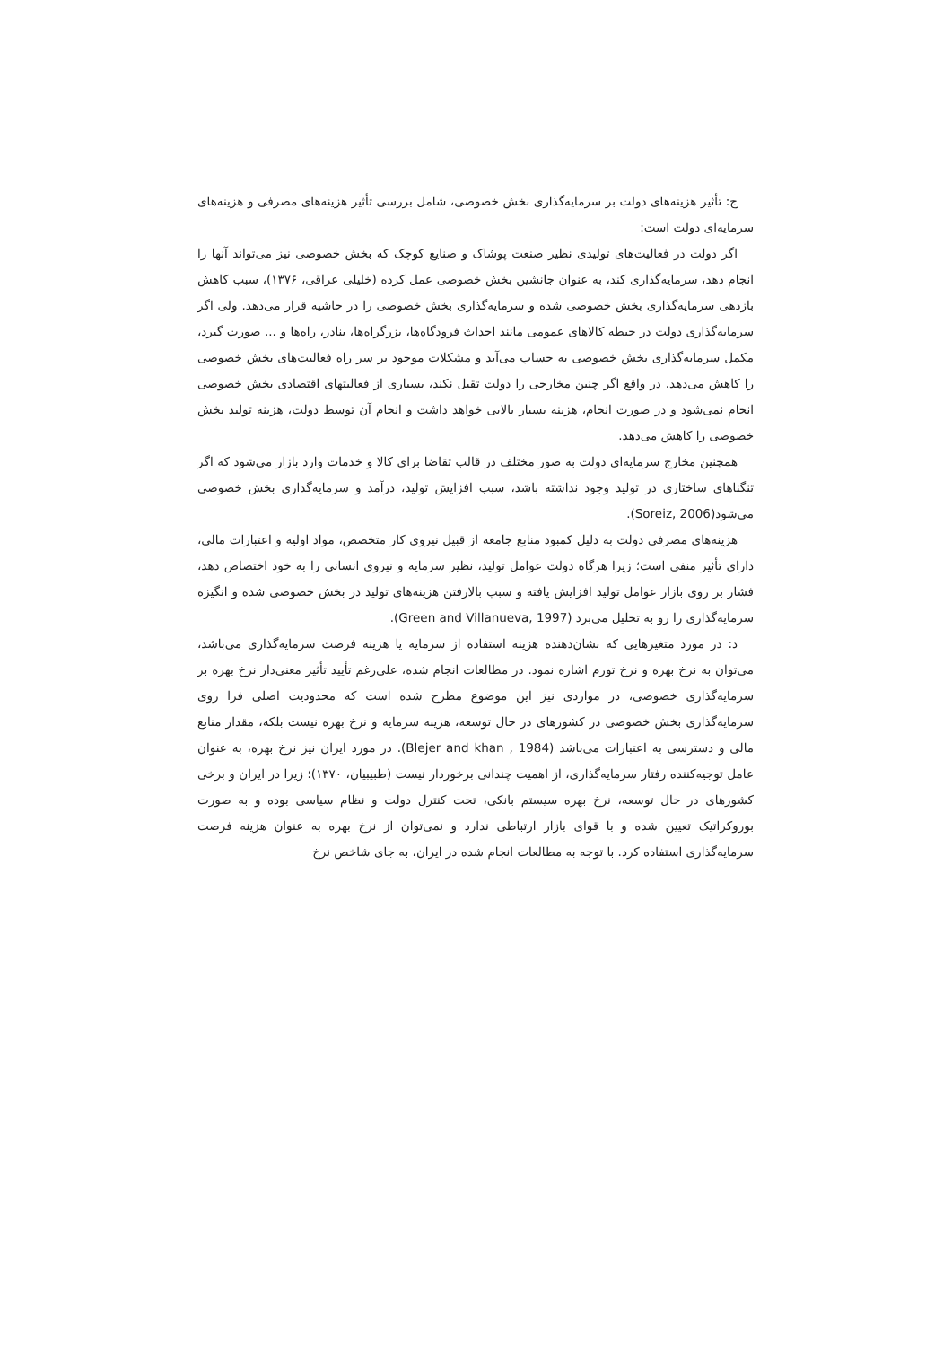ج: تأثیر هزینه‌های دولت بر سرمایه‌گذاری بخش خصوصی، شامل بررسی تأثیر هزینه‌های مصرفی و هزینه‌های سرمایه‌ای دولت است:
اگر دولت در فعالیت‌های تولیدی نظیر صنعت پوشاک و صنایع کوچک که بخش خصوصی نیز می‌تواند آنها را انجام دهد، سرمایه‌گذاری کند، به عنوان جانشین بخش خصوصی عمل کرده (خلیلی عراقی، ۱۳۷۶)، سبب کاهش بازدهی سرمایه‌گذاری بخش خصوصی شده و سرمایه‌گذاری بخش خصوصی را در حاشیه قرار می‌دهد. ولی اگر سرمایه‌گذاری دولت در حیطه کالاهای عمومی مانند احداث فرودگاه‌ها، بزرگراه‌ها، بنادر، راه‌ها و ... صورت گیرد، مکمل سرمایه‌گذاری بخش خصوصی به حساب می‌آید و مشکلات موجود بر سر راه فعالیت‌های بخش خصوصی را کاهش می‌دهد. در واقع اگر چنین مخارجی را دولت تقبل نکند، بسیاری از فعالیتهای اقتصادی بخش خصوصی انجام نمی‌شود و در صورت انجام، هزینه بسیار بالایی خواهد داشت و انجام آن توسط دولت، هزینه تولید بخش خصوصی را کاهش می‌دهد.
همچنین مخارج سرمایه‌ای دولت به صور مختلف در قالب تقاضا برای کالا و خدمات وارد بازار می‌شود که اگر تنگناهای ساختاری در تولید وجود نداشته باشد، سبب افزایش تولید، درآمد و سرمایه‌گذاری بخش خصوصی می‌شود(Soreiz, 2006).
هزینه‌های مصرفی دولت به دلیل کمبود منابع جامعه از قبیل نیروی کار متخصص، مواد اولیه و اعتبارات مالی، دارای تأثیر منفی است؛ زیرا هرگاه دولت عوامل تولید، نظیر سرمایه و نیروی انسانی را به خود اختصاص دهد، فشار بر روی بازار عوامل تولید افزایش یافته و سبب بالارفتن هزینه‌های تولید در بخش خصوصی شده و انگیزه سرمایه‌گذاری را رو به تحلیل می‌برد (Green and Villanueva, 1997).
د: در مورد متغیرهایی که نشان‌دهنده هزینه استفاده از سرمایه یا هزینه فرصت سرمایه‌گذاری می‌باشد، می‌توان به نرخ بهره و نرخ تورم اشاره نمود. در مطالعات انجام شده، علی‌رغم تأیید تأثیر معنی‌دار نرخ بهره بر سرمایه‌گذاری خصوصی، در مواردی نیز این موضوع مطرح شده است که محدودیت اصلی فرا روی سرمایه‌گذاری بخش خصوصی در کشورهای در حال توسعه، هزینه سرمایه و نرخ بهره نیست بلکه، مقدار منابع مالی و دسترسی به اعتبارات می‌باشد (Blejer and khan , 1984). در مورد ایران نیز نرخ بهره، به عنوان عامل توجیه‌کننده رفتار سرمایه‌گذاری، از اهمیت چندانی برخوردار نیست (طبیبیان، ۱۳۷۰)؛ زیرا در ایران و برخی کشورهای در حال توسعه، نرخ بهره سیستم بانکی، تحت کنترل دولت و نظام سیاسی بوده و به صورت بوروکراتیک تعیین شده و با قوای بازار ارتباطی ندارد و نمی‌توان از نرخ بهره به عنوان هزینه فرصت سرمایه‌گذاری استفاده کرد. با توجه به مطالعات انجام شده در ایران، به جای شاخص نرخ